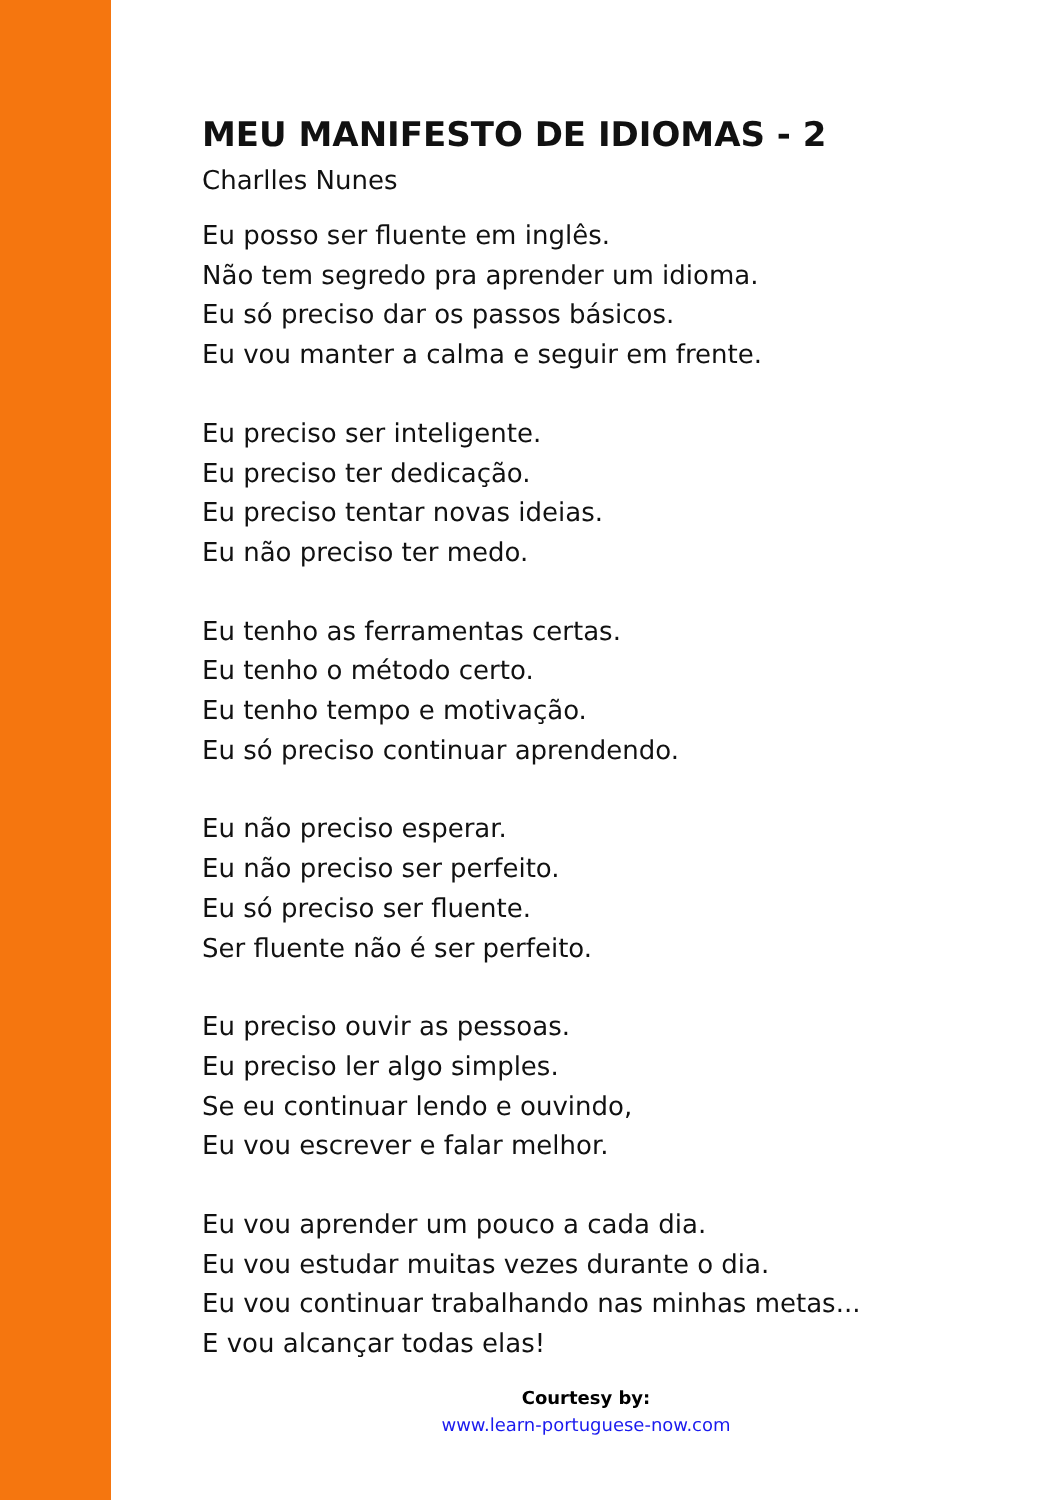MEU MANIFESTO DE IDIOMAS - 2
Charlles Nunes
Eu posso ser fluente em inglês.
Não tem segredo pra aprender um idioma.
Eu só preciso dar os passos básicos.
Eu vou manter a calma e seguir em frente.
Eu preciso ser inteligente.
Eu preciso ter dedicação.
Eu preciso tentar novas ideias.
Eu não preciso ter medo.
Eu tenho as ferramentas certas.
Eu tenho o método certo.
Eu tenho tempo e motivação.
Eu só preciso continuar aprendendo.
Eu não preciso esperar.
Eu não preciso ser perfeito.
Eu só preciso ser fluente.
Ser fluente não é ser perfeito.
Eu preciso ouvir as pessoas.
Eu preciso ler algo simples.
Se eu continuar lendo e ouvindo,
Eu vou escrever e falar melhor.
Eu vou aprender um pouco a cada dia.
Eu vou estudar muitas vezes durante o dia.
Eu vou continuar trabalhando nas minhas metas...
E vou alcançar todas elas!
Courtesy by:
www.learn-portuguese-now.com